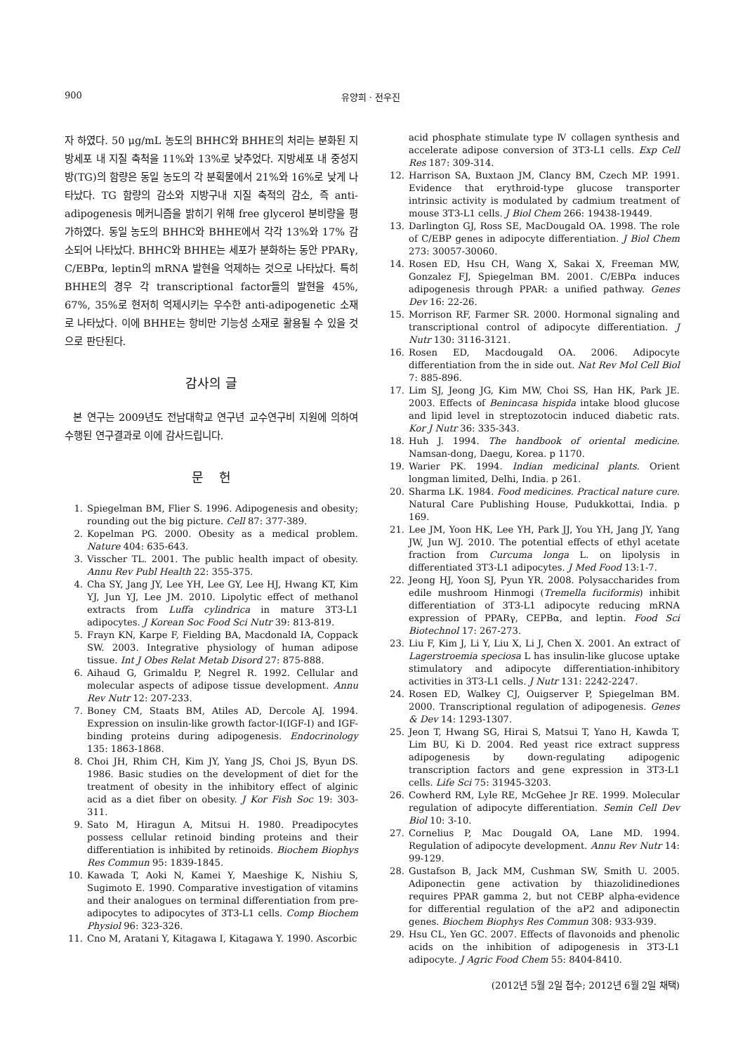900 유양희 · 전우진
자 하였다. 50 μg/mL 농도의 BHHC와 BHHE의 처리는 분화된 지방세포 내 지질 축척을 11%와 13%로 낮추었다. 지방세포 내 중성지방(TG)의 함량은 동일 농도의 각 분획물에서 21%와 16%로 낮게 나타났다. TG 함량의 감소와 지방구내 지질 축적의 감소, 즉 anti-adipogenesis 메커니즘을 밝히기 위해 free glycerol 분비량을 평가하였다. 동일 농도의 BHHC와 BHHE에서 각각 13%와 17% 감소되어 나타났다. BHHC와 BHHE는 세포가 분화하는 동안 PPARγ, C/EBPα, leptin의 mRNA 발현을 억제하는 것으로 나타났다. 특히 BHHE의 경우 각 transcriptional factor들의 발현을 45%, 67%, 35%로 현저히 억제시키는 우수한 anti-adipogenetic 소재로 나타났다. 이에 BHHE는 항비만 기능성 소재로 활용될 수 있을 것으로 판단된다.
감사의 글
본 연구는 2009년도 전남대학교 연구년 교수연구비 지원에 의하여 수행된 연구결과로 이에 감사드립니다.
문 헌
1. Spiegelman BM, Flier S. 1996. Adipogenesis and obesity; rounding out the big picture. Cell 87: 377-389.
2. Kopelman PG. 2000. Obesity as a medical problem. Nature 404: 635-643.
3. Visscher TL. 2001. The public health impact of obesity. Annu Rev Publ Health 22: 355-375.
4. Cha SY, Jang JY, Lee YH, Lee GY, Lee HJ, Hwang KT, Kim YJ, Jun YJ, Lee JM. 2010. Lipolytic effect of methanol extracts from Luffa cylindrica in mature 3T3-L1 adipocytes. J Korean Soc Food Sci Nutr 39: 813-819.
5. Frayn KN, Karpe F, Fielding BA, Macdonald IA, Coppack SW. 2003. Integrative physiology of human adipose tissue. Int J Obes Relat Metab Disord 27: 875-888.
6. Aihaud G, Grimaldu P, Negrel R. 1992. Cellular and molecular aspects of adipose tissue development. Annu Rev Nutr 12: 207-233.
7. Boney CM, Staats BM, Atiles AD, Dercole AJ. 1994. Expression on insulin-like growth factor-Ⅰ(IGF-Ⅰ) and IGF-binding proteins during adipogenesis. Endocrinology 135: 1863-1868.
8. Choi JH, Rhim CH, Kim JY, Yang JS, Choi JS, Byun DS. 1986. Basic studies on the development of diet for the treatment of obesity in the inhibitory effect of alginic acid as a diet fiber on obesity. J Kor Fish Soc 19: 303-311.
9. Sato M, Hiragun A, Mitsui H. 1980. Preadipocytes possess cellular retinoid binding proteins and their differentiation is inhibited by retinoids. Biochem Biophys Res Commun 95: 1839-1845.
10. Kawada T, Aoki N, Kamei Y, Maeshige K, Nishiu S, Sugimoto E. 1990. Comparative investigation of vitamins and their analogues on terminal differentiation from pre-adipocytes to adipocytes of 3T3-L1 cells. Comp Biochem Physiol 96: 323-326.
11. Cno M, Aratani Y, Kitagawa I, Kitagawa Y. 1990. Ascorbic
acid phosphate stimulate type Ⅳ collagen synthesis and accelerate adipose conversion of 3T3-L1 cells. Exp Cell Res 187: 309-314.
12. Harrison SA, Buxtaon JM, Clancy BM, Czech MP. 1991. Evidence that erythroid-type glucose transporter intrinsic activity is modulated by cadmium treatment of mouse 3T3-L1 cells. J Biol Chem 266: 19438-19449.
13. Darlington GJ, Ross SE, MacDougald OA. 1998. The role of C/EBP genes in adipocyte differentiation. J Biol Chem 273: 30057-30060.
14. Rosen ED, Hsu CH, Wang X, Sakai X, Freeman MW, Gonzalez FJ, Spiegelman BM. 2001. C/EBPα induces adipogenesis through PPAR: a unified pathway. Genes Dev 16: 22-26.
15. Morrison RF, Farmer SR. 2000. Hormonal signaling and transcriptional control of adipocyte differentiation. J Nutr 130: 3116-3121.
16. Rosen ED, Macdougald OA. 2006. Adipocyte differentiation from the in side out. Nat Rev Mol Cell Biol 7: 885-896.
17. Lim SJ, Jeong JG, Kim MW, Choi SS, Han HK, Park JE. 2003. Effects of Benincasa hispida intake blood glucose and lipid level in streptozotocin induced diabetic rats. Kor J Nutr 36: 335-343.
18. Huh J. 1994. The handbook of oriental medicine. Namsan-dong, Daegu, Korea. p 1170.
19. Warier PK. 1994. Indian medicinal plants. Orient longman limited, Delhi, India. p 261.
20. Sharma LK. 1984. Food medicines. Practical nature cure. Natural Care Publishing House, Pudukkottai, India. p 169.
21. Lee JM, Yoon HK, Lee YH, Park JJ, You YH, Jang JY, Yang JW, Jun WJ. 2010. The potential effects of ethyl acetate fraction from Curcuma longa L. on lipolysis in differentiated 3T3-L1 adipocytes. J Med Food 13:1-7.
22. Jeong HJ, Yoon SJ, Pyun YR. 2008. Polysaccharides from edile mushroom Hinmogi (Tremella fuciformis) inhibit differentiation of 3T3-L1 adipocyte reducing mRNA expression of PPARγ, CEPBα, and leptin. Food Sci Biotechnol 17: 267-273.
23. Liu F, Kim J, Li Y, Liu X, Li J, Chen X. 2001. An extract of Lagerstroemia speciosa L has insulin-like glucose uptake stimulatory and adipocyte differentiation-inhibitory activities in 3T3-L1 cells. J Nutr 131: 2242-2247.
24. Rosen ED, Walkey CJ, Ouigserver P, Spiegelman BM. 2000. Transcriptional regulation of adipogenesis. Genes & Dev 14: 1293-1307.
25. Jeon T, Hwang SG, Hirai S, Matsui T, Yano H, Kawda T, Lim BU, Ki D. 2004. Red yeast rice extract suppress adipogenesis by down-regulating adipogenic transcription factors and gene expression in 3T3-L1 cells. Life Sci 75: 31945-3203.
26. Cowherd RM, Lyle RE, McGehee Jr RE. 1999. Molecular regulation of adipocyte differentiation. Semin Cell Dev Biol 10: 3-10.
27. Cornelius P, Mac Dougald OA, Lane MD. 1994. Regulation of adipocyte development. Annu Rev Nutr 14: 99-129.
28. Gustafson B, Jack MM, Cushman SW, Smith U. 2005. Adiponectin gene activation by thiazolidinediones requires PPAR gamma 2, but not CEBP alpha-evidence for differential regulation of the aP2 and adiponectin genes. Biochem Biophys Res Commun 308: 933-939.
29. Hsu CL, Yen GC. 2007. Effects of flavonoids and phenolic acids on the inhibition of adipogenesis in 3T3-L1 adipocyte. J Agric Food Chem 55: 8404-8410.
(2012년 5월 2일 접수; 2012년 6월 2일 채택)